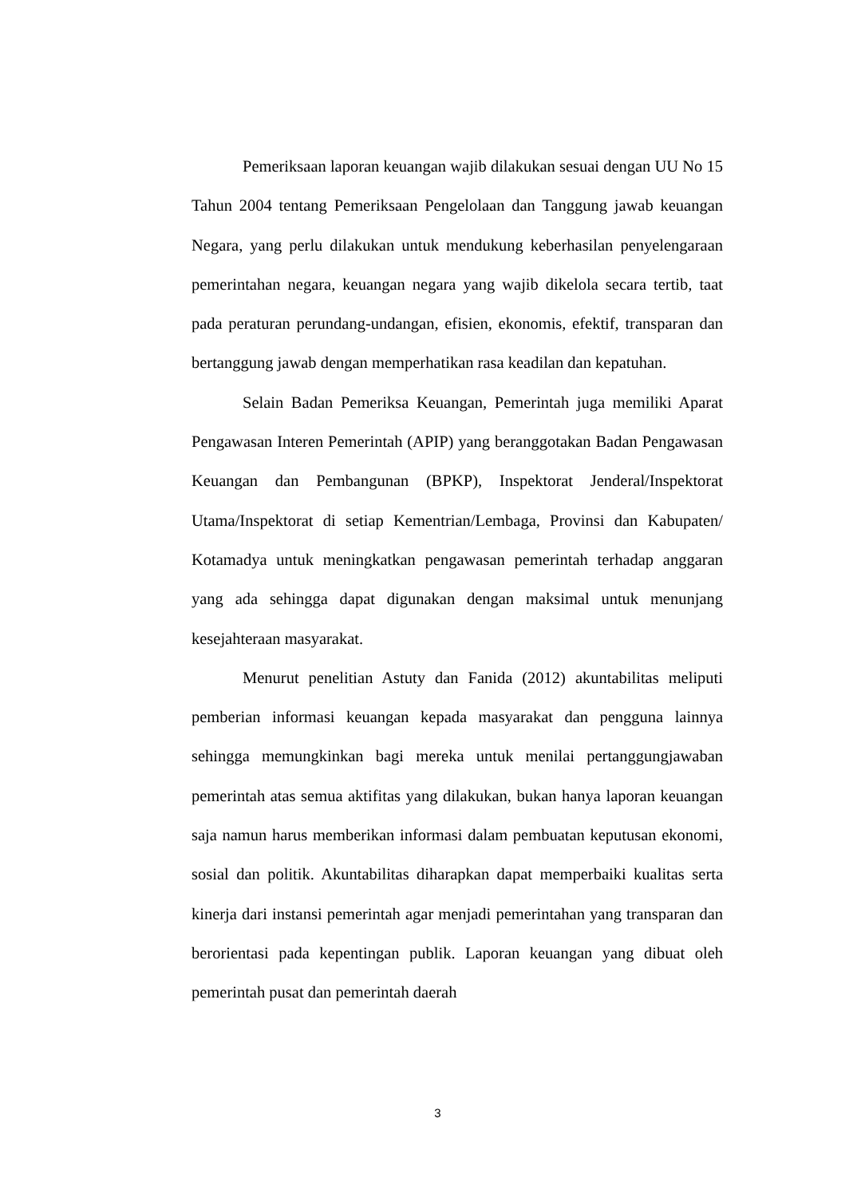Pemeriksaan laporan keuangan wajib dilakukan sesuai dengan UU No 15 Tahun 2004 tentang Pemeriksaan Pengelolaan dan Tanggung jawab keuangan Negara, yang perlu dilakukan untuk mendukung keberhasilan penyelengaraan pemerintahan negara, keuangan negara yang wajib dikelola secara tertib, taat pada peraturan perundang-undangan, efisien, ekonomis, efektif, transparan dan bertanggung jawab dengan memperhatikan rasa keadilan dan kepatuhan.
Selain Badan Pemeriksa Keuangan, Pemerintah juga memiliki Aparat Pengawasan Interen Pemerintah (APIP) yang beranggotakan Badan Pengawasan Keuangan dan Pembangunan (BPKP), Inspektorat Jenderal/Inspektorat Utama/Inspektorat di setiap Kementrian/Lembaga, Provinsi dan Kabupaten/ Kotamadya untuk meningkatkan pengawasan pemerintah terhadap anggaran yang ada sehingga dapat digunakan dengan maksimal untuk menunjang kesejahteraan masyarakat.
Menurut penelitian Astuty dan Fanida (2012) akuntabilitas meliputi pemberian informasi keuangan kepada masyarakat dan pengguna lainnya sehingga memungkinkan bagi mereka untuk menilai pertanggungjawaban pemerintah atas semua aktifitas yang dilakukan, bukan hanya laporan keuangan saja namun harus memberikan informasi dalam pembuatan keputusan ekonomi, sosial dan politik. Akuntabilitas diharapkan dapat memperbaiki kualitas serta kinerja dari instansi pemerintah agar menjadi pemerintahan yang transparan dan berorientasi pada kepentingan publik. Laporan keuangan yang dibuat oleh pemerintah pusat dan pemerintah daerah
3